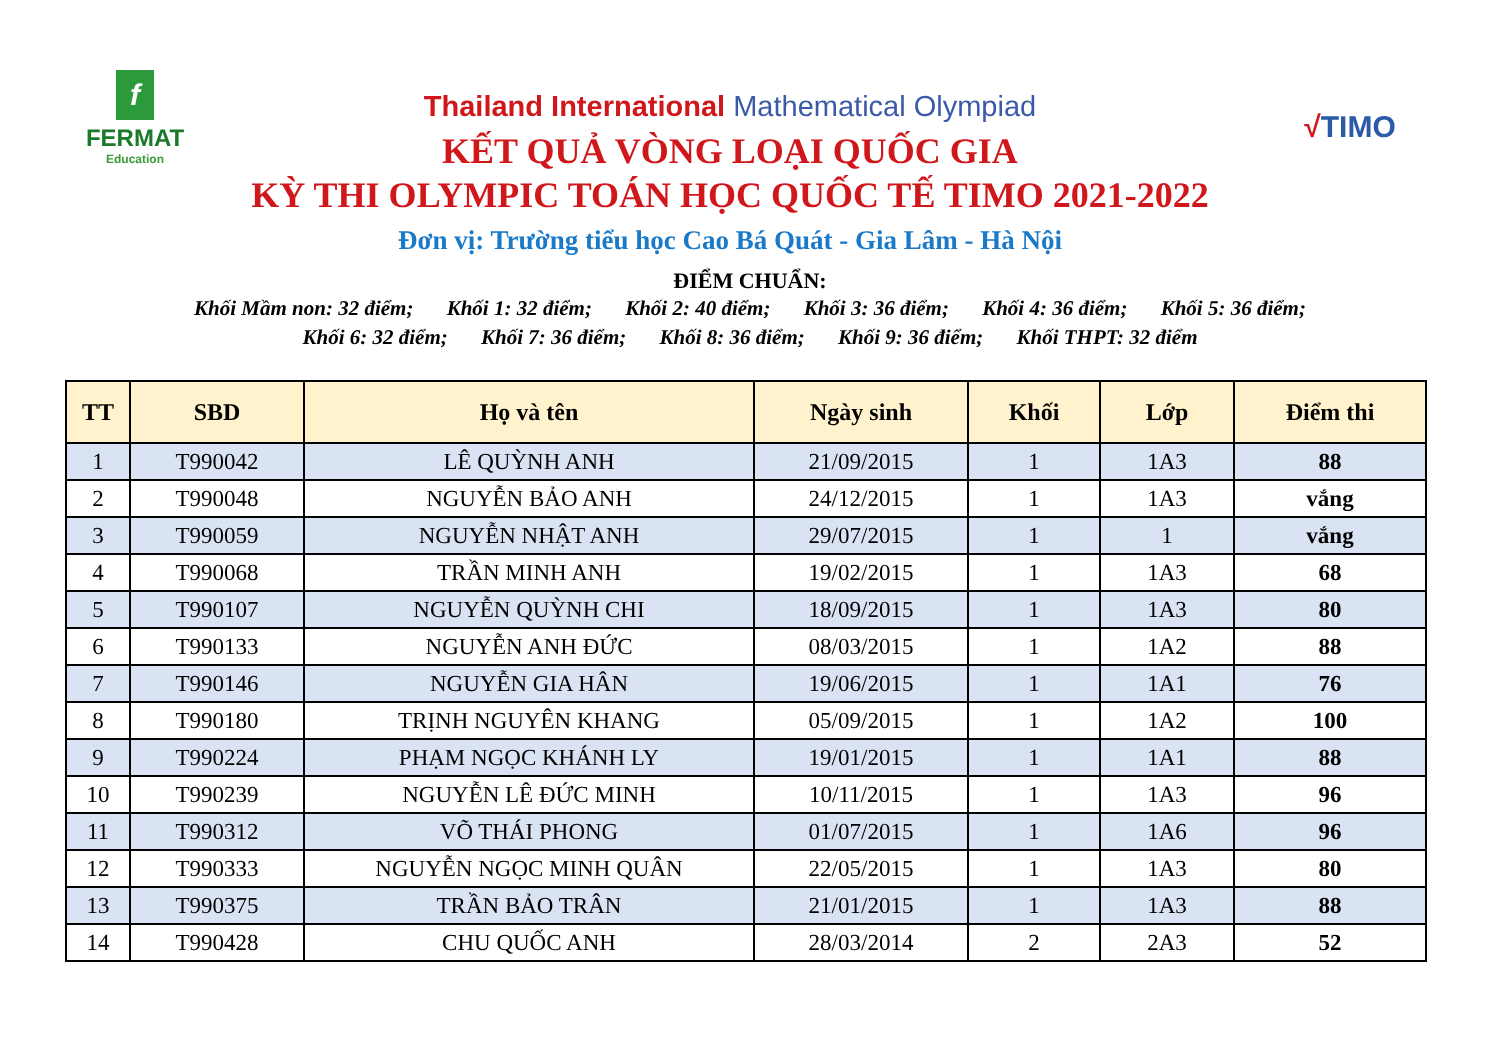f
FERMAT
Education
Thailand International Mathematical Olympiad
KẾT QUẢ VÒNG LOẠI QUỐC GIA
KỲ THI OLYMPIC TOÁN HỌC QUỐC TẾ TIMO 2021-2022
Đơn vị: Trường tiểu học Cao Bá Quát - Gia Lâm - Hà Nội
√TIMO
ĐIỂM CHUẨN:
Khối Mầm non: 32 điểm; Khối 1: 32 điểm; Khối 2: 40 điểm; Khối 3: 36 điểm; Khối 4: 36 điểm; Khối 5: 36 điểm;
Khối 6: 32 điểm; Khối 7: 36 điểm; Khối 8: 36 điểm; Khối 9: 36 điểm; Khối THPT: 32 điểm
| TT | SBD | Họ và tên | Ngày sinh | Khối | Lớp | Điểm thi |
| --- | --- | --- | --- | --- | --- | --- |
| 1 | T990042 | LÊ QUỲNH ANH | 21/09/2015 | 1 | 1A3 | 88 |
| 2 | T990048 | NGUYỄN BẢO ANH | 24/12/2015 | 1 | 1A3 | vắng |
| 3 | T990059 | NGUYỄN NHẬT ANH | 29/07/2015 | 1 | 1 | vắng |
| 4 | T990068 | TRẦN MINH ANH | 19/02/2015 | 1 | 1A3 | 68 |
| 5 | T990107 | NGUYỄN QUỲNH CHI | 18/09/2015 | 1 | 1A3 | 80 |
| 6 | T990133 | NGUYỄN ANH ĐỨC | 08/03/2015 | 1 | 1A2 | 88 |
| 7 | T990146 | NGUYỄN GIA HÂN | 19/06/2015 | 1 | 1A1 | 76 |
| 8 | T990180 | TRỊNH NGUYÊN KHANG | 05/09/2015 | 1 | 1A2 | 100 |
| 9 | T990224 | PHẠM NGỌC KHÁNH LY | 19/01/2015 | 1 | 1A1 | 88 |
| 10 | T990239 | NGUYỄN LÊ ĐỨC MINH | 10/11/2015 | 1 | 1A3 | 96 |
| 11 | T990312 | VÕ THÁI PHONG | 01/07/2015 | 1 | 1A6 | 96 |
| 12 | T990333 | NGUYỄN NGỌC MINH QUÂN | 22/05/2015 | 1 | 1A3 | 80 |
| 13 | T990375 | TRẦN BẢO TRÂN | 21/01/2015 | 1 | 1A3 | 88 |
| 14 | T990428 | CHU QUỐC ANH | 28/03/2014 | 2 | 2A3 | 52 |